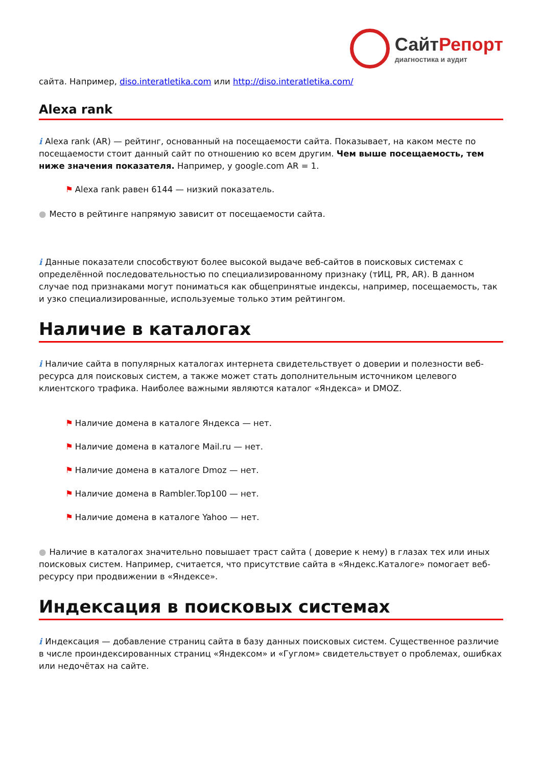СайтРепорт
диагностика и аудит
сайта. Например, diso.interatletika.com или http://diso.interatletika.com/
Alexa rank
i Alexa rank (AR) — рейтинг, основанный на посещаемости сайта. Показывает, на каком месте по посещаемости стоит данный сайт по отношению ко всем другим. Чем выше посещаемость, тем ниже значения показателя. Например, у google.com AR = 1.
⚑ Alexa rank равен 6144 — низкий показатель.
● Место в рейтинге напрямую зависит от посещаемости сайта.
i Данные показатели способствуют более высокой выдаче веб-сайтов в поисковых системах с определённой последовательностью по специализированному признаку (тИЦ, PR, AR). В данном случае под признаками могут пониматься как общепринятые индексы, например, посещаемость, так и узко специализированные, используемые только этим рейтингом.
Наличие в каталогах
i Наличие сайта в популярных каталогах интернета свидетельствует о доверии и полезности веб-ресурса для поисковых систем, а также может стать дополнительным источником целевого клиентского трафика. Наиболее важными являются каталог «Яндекса» и DMOZ.
⚑ Наличие домена в каталоге Яндекса — нет.
⚑ Наличие домена в каталоге Mail.ru — нет.
⚑ Наличие домена в каталоге Dmoz — нет.
⚑ Наличие домена в Rambler.Top100 — нет.
⚑ Наличие домена в каталоге Yahoo — нет.
● Наличие в каталогах значительно повышает траст сайта ( доверие к нему) в глазах тех или иных поисковых систем. Например, считается, что присутствие сайта в «Яндекс.Каталоге» помогает веб-ресурсу при продвижении в «Яндексе».
Индексация в поисковых системах
i Индексация — добавление страниц сайта в базу данных поисковых систем. Существенное различие в числе проиндексированных страниц «Яндексом» и «Гуглом» свидетельствует о проблемах, ошибках или недочётах на сайте.